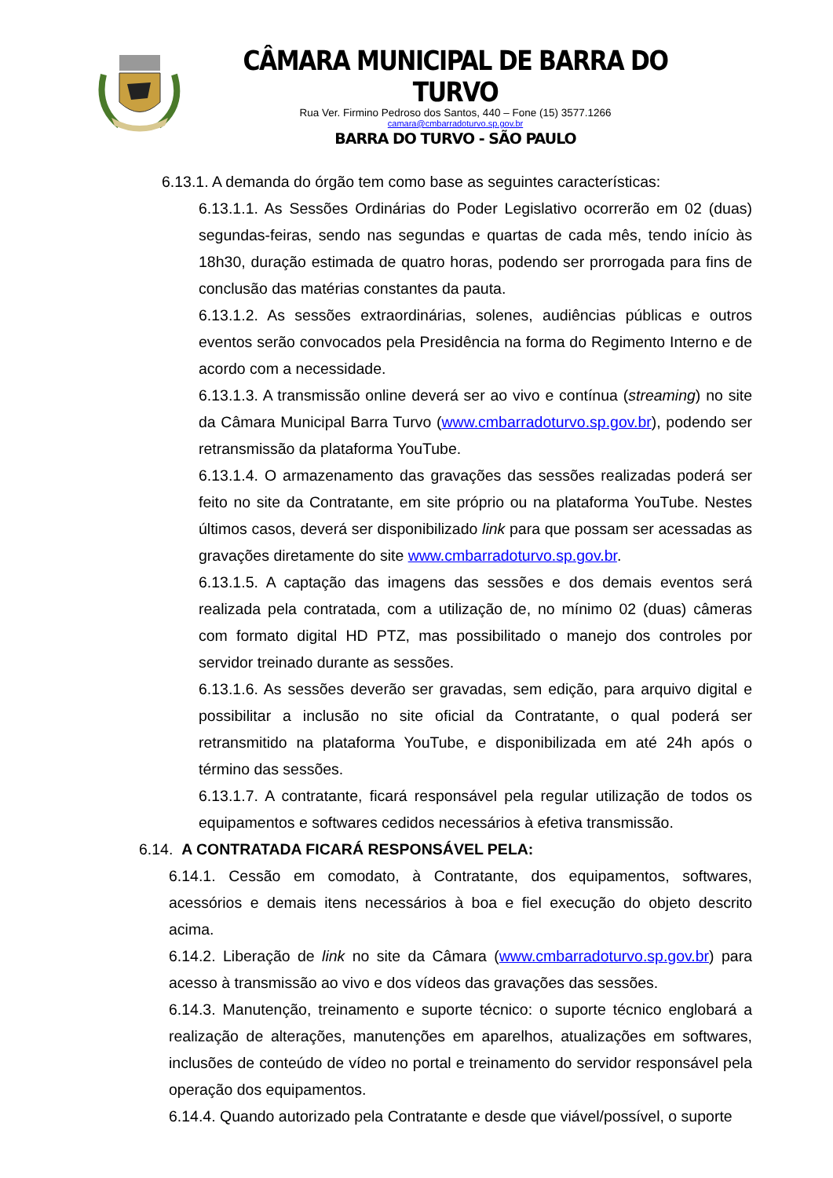CÂMARA MUNICIPAL DE BARRA DO TURVO
Rua Ver. Firmino Pedroso dos Santos, 440 – Fone (15) 3577.1266
camara@cmbarradoturvo.sp.gov.br
BARRA DO TURVO - SÃO PAULO
6.13.1. A demanda do órgão tem como base as seguintes características:
6.13.1.1. As Sessões Ordinárias do Poder Legislativo ocorrerão em 02 (duas) segundas-feiras, sendo nas segundas e quartas de cada mês, tendo início às 18h30, duração estimada de quatro horas, podendo ser prorrogada para fins de conclusão das matérias constantes da pauta.
6.13.1.2. As sessões extraordinárias, solenes, audiências públicas e outros eventos serão convocados pela Presidência na forma do Regimento Interno e de acordo com a necessidade.
6.13.1.3. A transmissão online deverá ser ao vivo e contínua (streaming) no site da Câmara Municipal Barra Turvo (www.cmbarradoturvo.sp.gov.br), podendo ser retransmissão da plataforma YouTube.
6.13.1.4. O armazenamento das gravações das sessões realizadas poderá ser feito no site da Contratante, em site próprio ou na plataforma YouTube. Nestes últimos casos, deverá ser disponibilizado link para que possam ser acessadas as gravações diretamente do site www.cmbarradoturvo.sp.gov.br.
6.13.1.5. A captação das imagens das sessões e dos demais eventos será realizada pela contratada, com a utilização de, no mínimo 02 (duas) câmeras com formato digital HD PTZ, mas possibilitado o manejo dos controles por servidor treinado durante as sessões.
6.13.1.6. As sessões deverão ser gravadas, sem edição, para arquivo digital e possibilitar a inclusão no site oficial da Contratante, o qual poderá ser retransmitido na plataforma YouTube, e disponibilizada em até 24h após o término das sessões.
6.13.1.7. A contratante, ficará responsável pela regular utilização de todos os equipamentos e softwares cedidos necessários à efetiva transmissão.
6.14. A CONTRATADA FICARÁ RESPONSÁVEL PELA:
6.14.1. Cessão em comodato, à Contratante, dos equipamentos, softwares, acessórios e demais itens necessários à boa e fiel execução do objeto descrito acima.
6.14.2. Liberação de link no site da Câmara (www.cmbarradoturvo.sp.gov.br) para acesso à transmissão ao vivo e dos vídeos das gravações das sessões.
6.14.3. Manutenção, treinamento e suporte técnico: o suporte técnico englobará a realização de alterações, manutenções em aparelhos, atualizações em softwares, inclusões de conteúdo de vídeo no portal e treinamento do servidor responsável pela operação dos equipamentos.
6.14.4. Quando autorizado pela Contratante e desde que viável/possível, o suporte